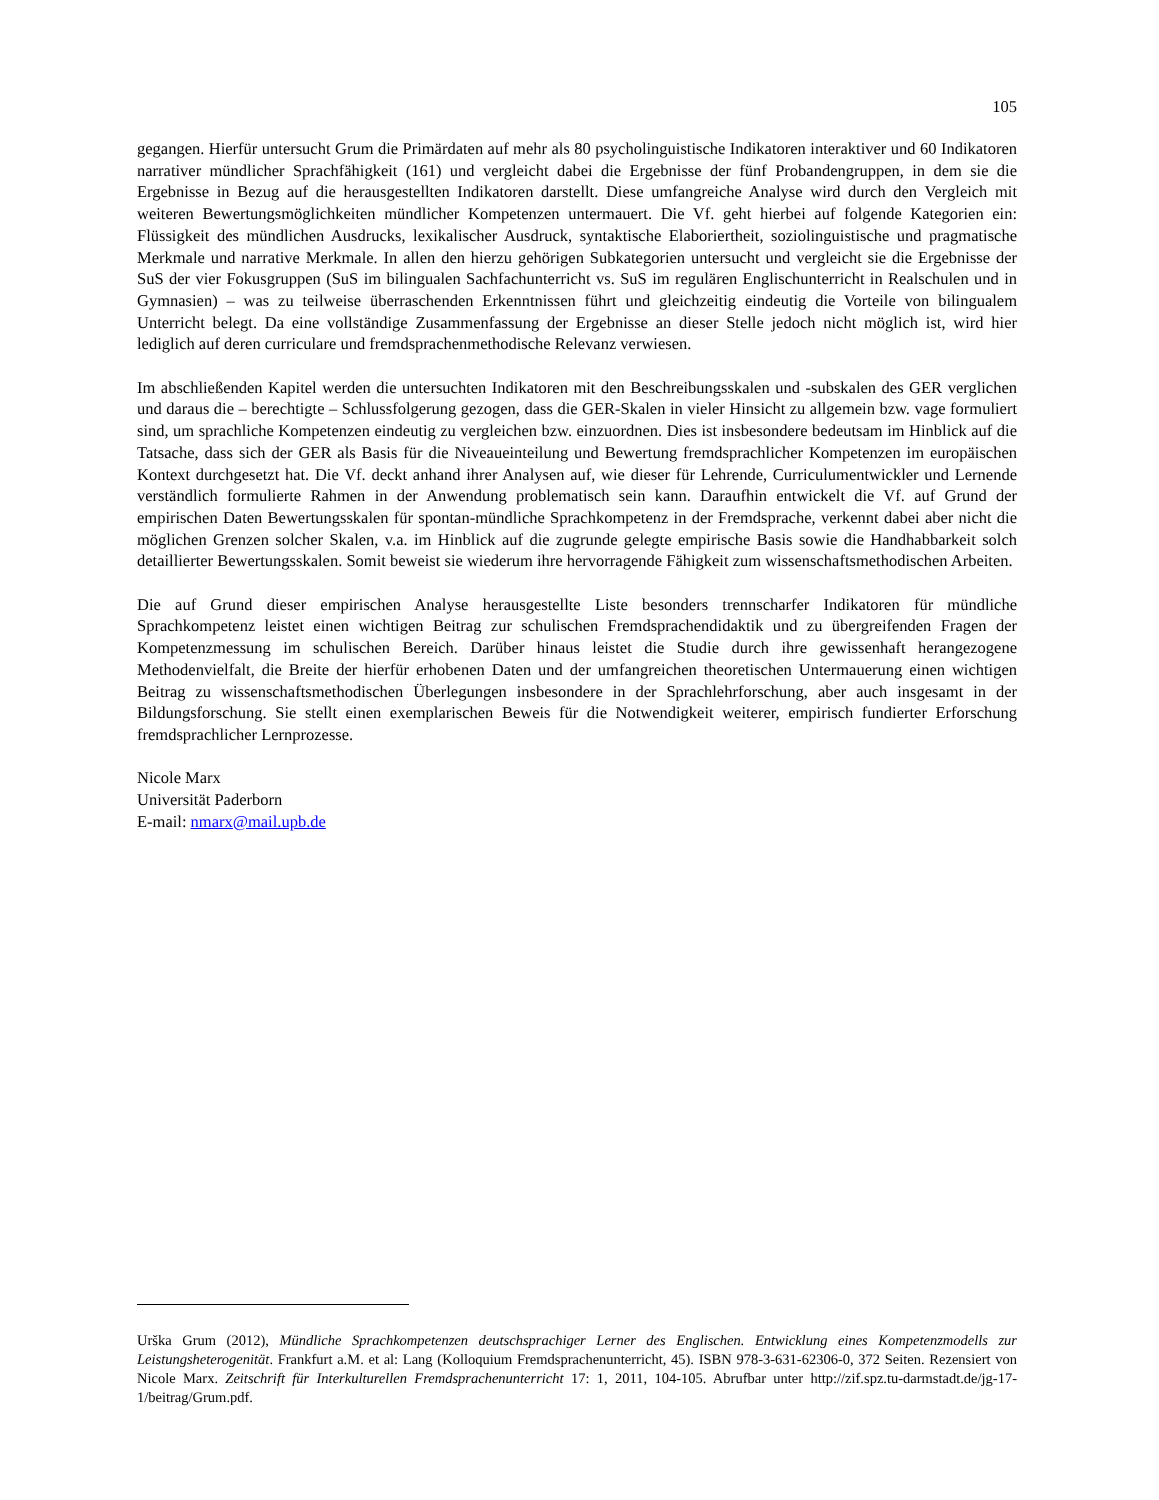105
gegangen. Hierfür untersucht Grum die Primärdaten auf mehr als 80 psycholinguistische Indikatoren interaktiver und 60 Indikatoren narrativer mündlicher Sprachfähigkeit (161) und vergleicht dabei die Ergebnisse der fünf Probandengruppen, in dem sie die Ergebnisse in Bezug auf die herausgestellten Indikatoren darstellt. Diese umfangreiche Analyse wird durch den Vergleich mit weiteren Bewertungsmöglichkeiten mündlicher Kompetenzen untermauert. Die Vf. geht hierbei auf folgende Kategorien ein: Flüssigkeit des mündlichen Ausdrucks, lexikalischer Ausdruck, syntaktische Elaboriertheit, soziolinguistische und pragmatische Merkmale und narrative Merkmale. In allen den hierzu gehörigen Subkategorien untersucht und vergleicht sie die Ergebnisse der SuS der vier Fokusgruppen (SuS im bilingualen Sachfachunterricht vs. SuS im regulären Englischunterricht in Realschulen und in Gymnasien) – was zu teilweise überraschenden Erkenntnissen führt und gleichzeitig eindeutig die Vorteile von bilingualem Unterricht belegt. Da eine vollständige Zusammenfassung der Ergebnisse an dieser Stelle jedoch nicht möglich ist, wird hier lediglich auf deren curriculare und fremdsprachenmethodische Relevanz verwiesen.
Im abschließenden Kapitel werden die untersuchten Indikatoren mit den Beschreibungsskalen und -subskalen des GER verglichen und daraus die – berechtigte – Schlussfolgerung gezogen, dass die GER-Skalen in vieler Hinsicht zu allgemein bzw. vage formuliert sind, um sprachliche Kompetenzen eindeutig zu vergleichen bzw. einzuordnen. Dies ist insbesondere bedeutsam im Hinblick auf die Tatsache, dass sich der GER als Basis für die Niveaueinteilung und Bewertung fremdsprachlicher Kompetenzen im europäischen Kontext durchgesetzt hat. Die Vf. deckt anhand ihrer Analysen auf, wie dieser für Lehrende, Curriculumentwickler und Lernende verständlich formulierte Rahmen in der Anwendung problematisch sein kann. Daraufhin entwickelt die Vf. auf Grund der empirischen Daten Bewertungsskalen für spontan-mündliche Sprachkompetenz in der Fremdsprache, verkennt dabei aber nicht die möglichen Grenzen solcher Skalen, v.a. im Hinblick auf die zugrunde gelegte empirische Basis sowie die Handhabbarkeit solch detaillierter Bewertungsskalen. Somit beweist sie wiederum ihre hervorragende Fähigkeit zum wissenschaftsmethodischen Arbeiten.
Die auf Grund dieser empirischen Analyse herausgestellte Liste besonders trennscharfer Indikatoren für mündliche Sprachkompetenz leistet einen wichtigen Beitrag zur schulischen Fremdsprachendidaktik und zu übergreifenden Fragen der Kompetenzmessung im schulischen Bereich. Darüber hinaus leistet die Studie durch ihre gewissenhaft herangezogene Methodenvielfalt, die Breite der hierfür erhobenen Daten und der umfangreichen theoretischen Untermauerung einen wichtigen Beitrag zu wissenschaftsmethodischen Überlegungen insbesondere in der Sprachlehrforschung, aber auch insgesamt in der Bildungsforschung. Sie stellt einen exemplarischen Beweis für die Notwendigkeit weiterer, empirisch fundierter Erforschung fremdsprachlicher Lernprozesse.
Nicole Marx
Universität Paderborn
E-mail: nmarx@mail.upb.de
Urška Grum (2012), Mündliche Sprachkompetenzen deutschsprachiger Lerner des Englischen. Entwicklung eines Kompetenzmodells zur Leistungsheterogenität. Frankfurt a.M. et al: Lang (Kolloquium Fremdsprachenunterricht, 45). ISBN 978-3-631-62306-0, 372 Seiten. Rezensiert von Nicole Marx. Zeitschrift für Interkulturellen Fremdsprachenunterricht 17: 1, 2011, 104-105. Abrufbar unter http://zif.spz.tu-darmstadt.de/jg-17-1/beitrag/Grum.pdf.